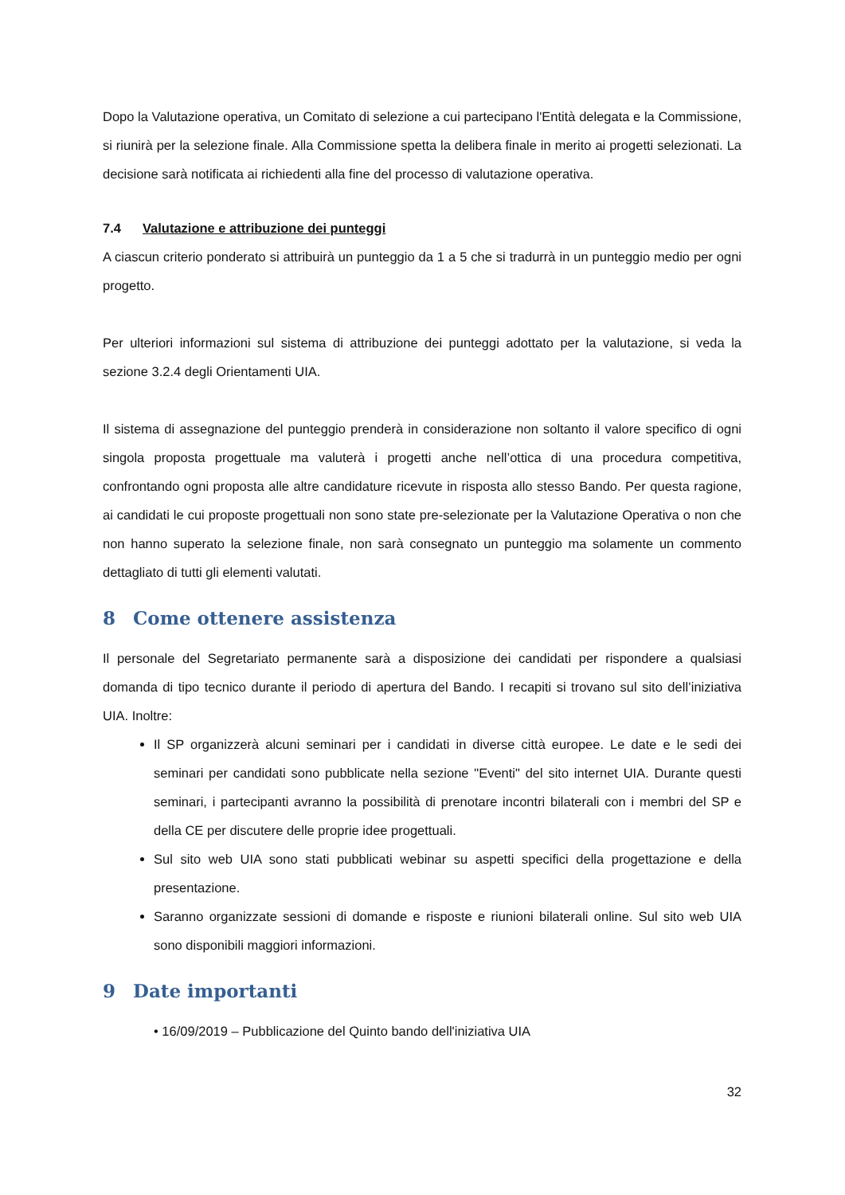Dopo la Valutazione operativa, un Comitato di selezione a cui partecipano l'Entità delegata e la Commissione, si riunirà per la selezione finale. Alla Commissione spetta la delibera finale in merito ai progetti selezionati. La decisione sarà notificata ai richiedenti alla fine del processo di valutazione operativa.
7.4 Valutazione e attribuzione dei punteggi
A ciascun criterio ponderato si attribuirà un punteggio da 1 a 5 che si tradurrà in un punteggio medio per ogni progetto.
Per ulteriori informazioni sul sistema di attribuzione dei punteggi adottato per la valutazione, si veda la sezione 3.2.4 degli Orientamenti UIA.
Il sistema di assegnazione del punteggio prenderà in considerazione non soltanto il valore specifico di ogni singola proposta progettuale ma valuterà i progetti anche nell’ottica di una procedura competitiva, confrontando ogni proposta alle altre candidature ricevute in risposta allo stesso Bando. Per questa ragione, ai candidati le cui proposte progettuali non sono state pre-selezionate per la Valutazione Operativa o non che non hanno superato la selezione finale, non sarà consegnato un punteggio ma solamente un commento dettagliato di tutti gli elementi valutati.
8 Come ottenere assistenza
Il personale del Segretariato permanente sarà a disposizione dei candidati per rispondere a qualsiasi domanda di tipo tecnico durante il periodo di apertura del Bando. I recapiti si trovano sul sito dell’iniziativa UIA. Inoltre:
Il SP organizzerà alcuni seminari per i candidati in diverse città europee. Le date e le sedi dei seminari per candidati sono pubblicate nella sezione "Eventi" del sito internet UIA. Durante questi seminari, i partecipanti avranno la possibilità di prenotare incontri bilaterali con i membri del SP e della CE per discutere delle proprie idee progettuali.
Sul sito web UIA sono stati pubblicati webinar su aspetti specifici della progettazione e della presentazione.
Saranno organizzate sessioni di domande e risposte e riunioni bilaterali online. Sul sito web UIA sono disponibili maggiori informazioni.
9 Date importanti
• 16/09/2019 – Pubblicazione del Quinto bando dell'iniziativa UIA
32